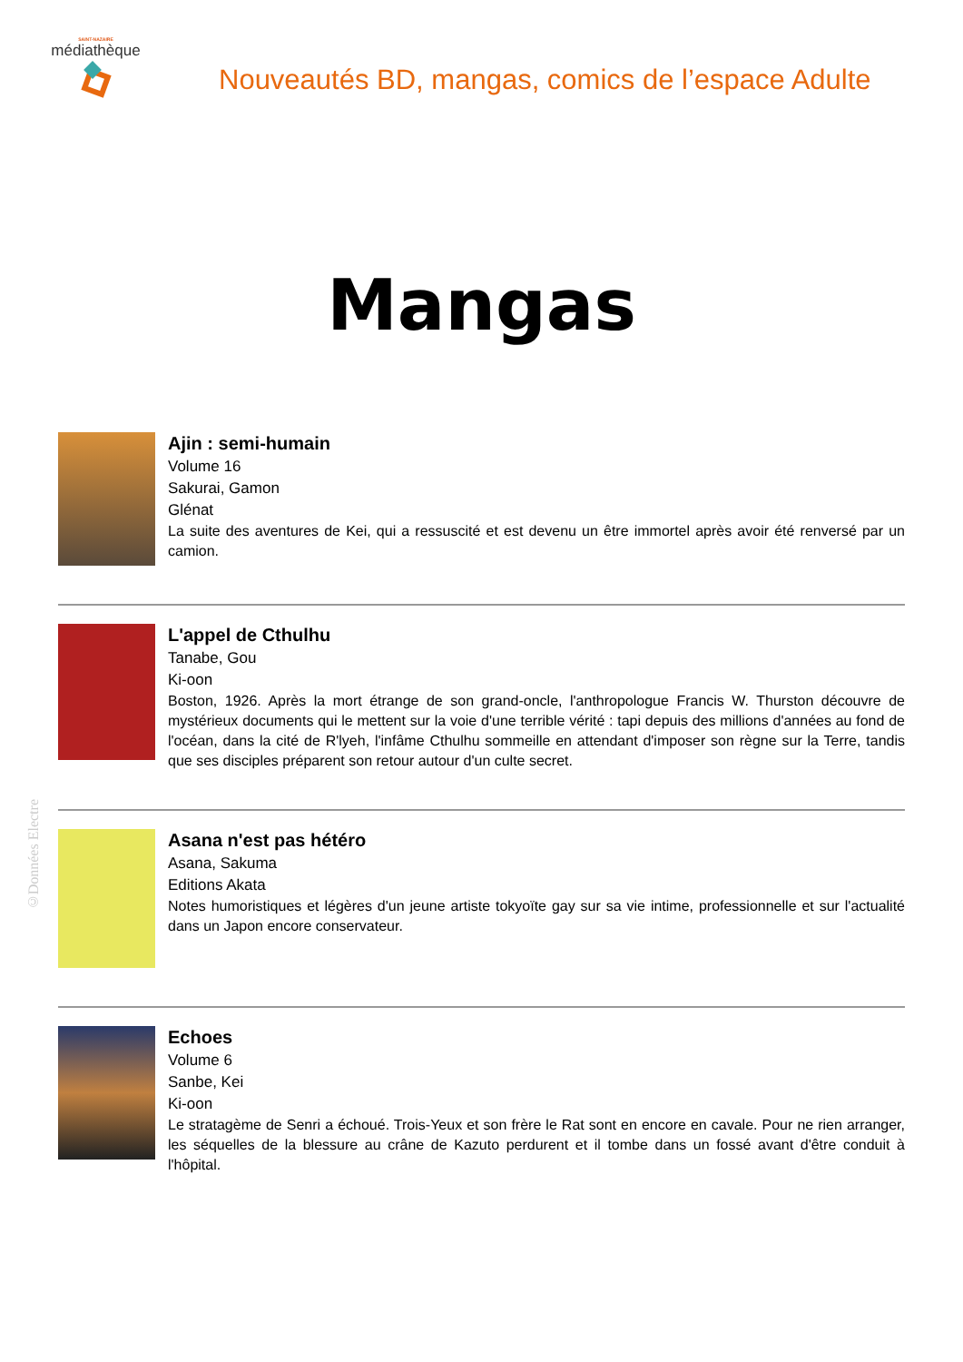SAINT-NAZAIRE
médiathèque
Nouveautés BD, mangas, comics de l’espace Adulte
Mangas
Ajin : semi-humain
Volume 16
Sakurai, Gamon
Glénat
La suite des aventures de Kei, qui a ressuscité et est devenu un être immortel après avoir été renversé par un camion.
L'appel de Cthulhu
Tanabe, Gou
Ki-oon
Boston, 1926. Après la mort étrange de son grand-oncle, l'anthropologue Francis W. Thurston découvre de mystérieux documents qui le mettent sur la voie d'une terrible vérité : tapi depuis des millions d'années au fond de l'océan, dans la cité de R'lyeh, l'infâme Cthulhu sommeille en attendant d'imposer son règne sur la Terre, tandis que ses disciples préparent son retour autour d'un culte secret.
Asana n'est pas hétéro
Asana, Sakuma
Editions Akata
Notes humoristiques et légères d'un jeune artiste tokyoïte gay sur sa vie intime, professionnelle et sur l'actualité dans un Japon encore conservateur.
Echoes
Volume 6
Sanbe, Kei
Ki-oon
Le stratagème de Senri a échoué. Trois-Yeux et son frère le Rat sont en encore en cavale. Pour ne rien arranger, les séquelles de la blessure au crâne de Kazuto perdurent et il tombe dans un fossé avant d'être conduit à l'hôpital.
©Données Electre